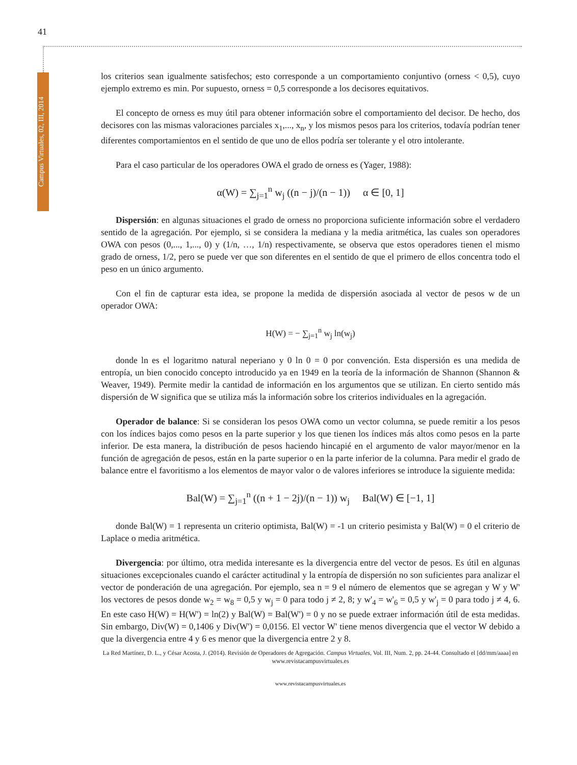41
los criterios sean igualmente satisfechos; esto corresponde a un comportamiento conjuntivo (orness < 0,5), cuyo ejemplo extremo es min. Por supuesto, orness = 0,5 corresponde a los decisores equitativos.
El concepto de orness es muy útil para obtener información sobre el comportamiento del decisor. De hecho, dos decisores con las mismas valoraciones parciales x<sub>1</sub>,..., x<sub>n</sub>, y los mismos pesos para los criterios, todavía podrían tener diferentes comportamientos en el sentido de que uno de ellos podría ser tolerante y el otro intolerante.
Para el caso particular de los operadores OWA el grado de orness es (Yager, 1988):
α(W) = ∑<sub>j=1</sub><sup>n</sup> w<sub>j</sub> ((n − j)/(n − 1)) α ∈ [0, 1]
Dispersión: en algunas situaciones el grado de orness no proporciona suficiente información sobre el verdadero sentido de la agregación. Por ejemplo, si se considera la mediana y la media aritmética, las cuales son operadores OWA con pesos (0,..., 1,..., 0) y (1/n, …, 1/n) respectivamente, se observa que estos operadores tienen el mismo grado de orness, 1/2, pero se puede ver que son diferentes en el sentido de que el primero de ellos concentra todo el peso en un único argumento.
Con el fin de capturar esta idea, se propone la medida de dispersión asociada al vector de pesos w de un operador OWA:
H(W) = − ∑<sub>j=1</sub><sup>n</sup> w<sub>j</sub> ln(w<sub>j</sub>)
donde ln es el logaritmo natural neperiano y 0 ln 0 = 0 por convención. Esta dispersión es una medida de entropía, un bien conocido concepto introducido ya en 1949 en la teoría de la información de Shannon (Shannon & Weaver, 1949). Permite medir la cantidad de información en los argumentos que se utilizan. En cierto sentido más dispersión de W significa que se utiliza más la información sobre los criterios individuales en la agregación.
Operador de balance: Si se consideran los pesos OWA como un vector columna, se puede remitir a los pesos con los índices bajos como pesos en la parte superior y los que tienen los índices más altos como pesos en la parte inferior. De esta manera, la distribución de pesos haciendo hincapié en el argumento de valor mayor/menor en la función de agregación de pesos, están en la parte superior o en la parte inferior de la columna. Para medir el grado de balance entre el favoritismo a los elementos de mayor valor o de valores inferiores se introduce la siguiente medida:
Bal(W) = ∑<sub>j=1</sub><sup>n</sup> ((n + 1 − 2j)/(n − 1)) w<sub>j</sub> Bal(W) ∈ [−1, 1]
donde Bal(W) = 1 representa un criterio optimista, Bal(W) = -1 un criterio pesimista y Bal(W) = 0 el criterio de Laplace o media aritmética.
Divergencia: por último, otra medida interesante es la divergencia entre del vector de pesos. Es útil en algunas situaciones excepcionales cuando el carácter actitudinal y la entropía de dispersión no son suficientes para analizar el vector de ponderación de una agregación. Por ejemplo, sea n = 9 el número de elementos que se agregan y W y W' los vectores de pesos donde w<sub>2</sub> = w<sub>8</sub> = 0,5 y w<sub>j</sub> = 0 para todo j ≠ 2, 8; y w'<sub>4</sub> = w'<sub>6</sub> = 0,5 y w'<sub>j</sub> = 0 para todo j ≠ 4, 6. En este caso H(W) = H(W') = ln(2) y Bal(W) = Bal(W') = 0 y no se puede extraer información útil de esta medidas. Sin embargo, Div(W) = 0,1406 y Div(W') = 0,0156. El vector W' tiene menos divergencia que el vector W debido a que la divergencia entre 4 y 6 es menor que la divergencia entre 2 y 8.
La Red Martínez, D. L., y César Acosta, J. (2014). Revisión de Operadores de Agregación. Campus Virtuales, Vol. III, Num. 2, pp. 24-44. Consultado el [dd/mm/aaaa] en www.revistacampusvirtuales.es
www.revistacampusvirtuales.es
Campus Virtuales, 02, III, 2014